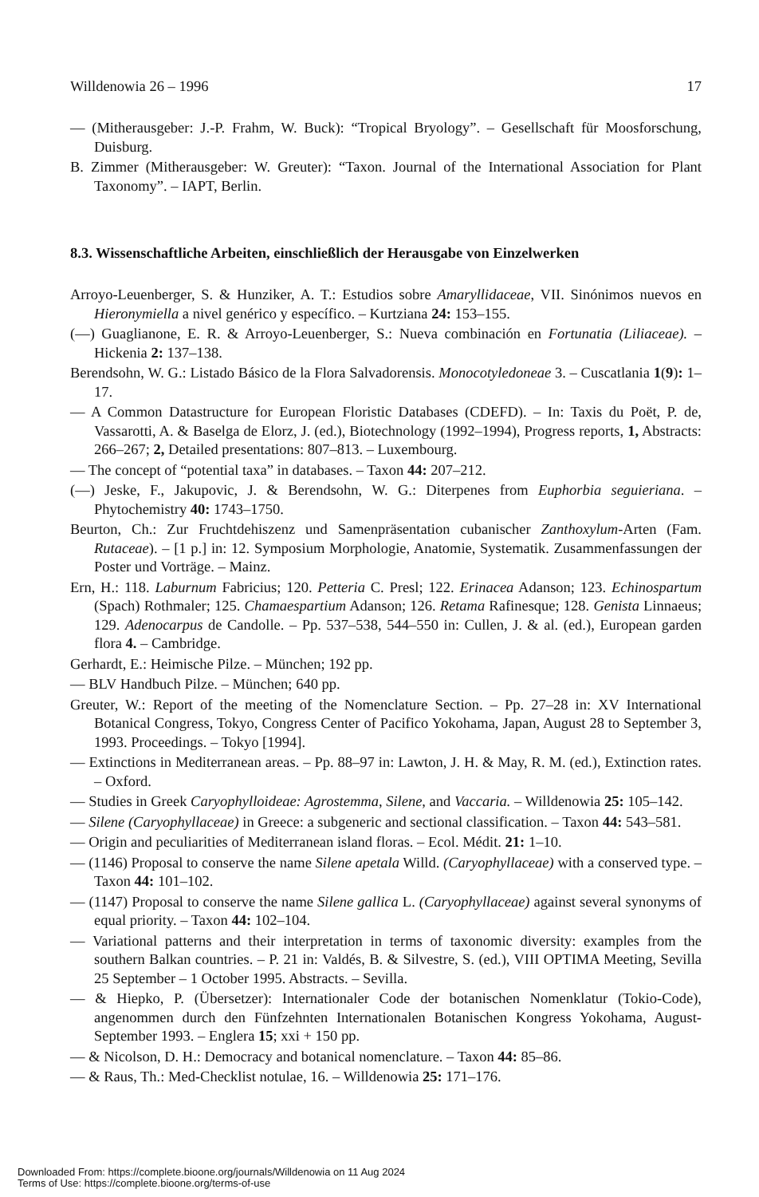Willdenowia 26 – 1996 17
— (Mitherausgeber: J.-P. Frahm, W. Buck): “Tropical Bryology”. – Gesellschaft für Moosforschung, Duisburg.
B. Zimmer (Mitherausgeber: W. Greuter): “Taxon. Journal of the International Association for Plant Taxonomy”. – IAPT, Berlin.
8.3. Wissenschaftliche Arbeiten, einschließlich der Herausgabe von Einzelwerken
Arroyo-Leuenberger, S. & Hunziker, A. T.: Estudios sobre Amaryllidaceae, VII. Sinónimos nuevos en Hieronymiella a nivel genérico y específico. – Kurtziana 24: 153–155.
(—) Guaglianone, E. R. & Arroyo-Leuenberger, S.: Nueva combinación en Fortunatia (Liliaceae). – Hickenia 2: 137–138.
Berendsohn, W. G.: Listado Básico de la Flora Salvadorensis. Monocotyledoneae 3. – Cuscatlania 1(9): 1–17.
— A Common Datastructure for European Floristic Databases (CDEFD). – In: Taxis du Poët, P. de, Vassarotti, A. & Baselga de Elorz, J. (ed.), Biotechnology (1992–1994), Progress reports, 1, Abstracts: 266–267; 2, Detailed presentations: 807–813. – Luxembourg.
— The concept of “potential taxa” in databases. – Taxon 44: 207–212.
(—) Jeske, F., Jakupovic, J. & Berendsohn, W. G.: Diterpenes from Euphorbia seguieriana. – Phytochemistry 40: 1743–1750.
Beurton, Ch.: Zur Fruchtdehiszenz und Samenpräsentation cubanischer Zanthoxylum-Arten (Fam. Rutaceae). – [1 p.] in: 12. Symposium Morphologie, Anatomie, Systematik. Zusammenfassungen der Poster und Vorträge. – Mainz.
Ern, H.: 118. Laburnum Fabricius; 120. Petteria C. Presl; 122. Erinacea Adanson; 123. Echinospartum (Spach) Rothmaler; 125. Chamaespartium Adanson; 126. Retama Rafinesque; 128. Genista Linnaeus; 129. Adenocarpus de Candolle. – Pp. 537–538, 544–550 in: Cullen, J. & al. (ed.), European garden flora 4. – Cambridge.
Gerhardt, E.: Heimische Pilze. – München; 192 pp.
— BLV Handbuch Pilze. – München; 640 pp.
Greuter, W.: Report of the meeting of the Nomenclature Section. – Pp. 27–28 in: XV International Botanical Congress, Tokyo, Congress Center of Pacifico Yokohama, Japan, August 28 to September 3, 1993. Proceedings. – Tokyo [1994].
— Extinctions in Mediterranean areas. – Pp. 88–97 in: Lawton, J. H. & May, R. M. (ed.), Extinction rates. – Oxford.
— Studies in Greek Caryophylloideae: Agrostemma, Silene, and Vaccaria. – Willdenowia 25: 105–142.
— Silene (Caryophyllaceae) in Greece: a subgeneric and sectional classification. – Taxon 44: 543–581.
— Origin and peculiarities of Mediterranean island floras. – Ecol. Médit. 21: 1–10.
— (1146) Proposal to conserve the name Silene apetala Willd. (Caryophyllaceae) with a conserved type. – Taxon 44: 101–102.
— (1147) Proposal to conserve the name Silene gallica L. (Caryophyllaceae) against several synonyms of equal priority. – Taxon 44: 102–104.
— Variational patterns and their interpretation in terms of taxonomic diversity: examples from the southern Balkan countries. – P. 21 in: Valdés, B. & Silvestre, S. (ed.), VIII OPTIMA Meeting, Sevilla 25 September – 1 October 1995. Abstracts. – Sevilla.
— & Hiepko, P. (Übersetzer): Internationaler Code der botanischen Nomenklatur (Tokio-Code), angenommen durch den Fünfzehnten Internationalen Botanischen Kongress Yokohama, August-September 1993. – Englera 15; xxi + 150 pp.
— & Nicolson, D. H.: Democracy and botanical nomenclature. – Taxon 44: 85–86.
— & Raus, Th.: Med-Checklist notulae, 16. – Willdenowia 25: 171–176.
Downloaded From: https://complete.bioone.org/journals/Willdenowia on 11 Aug 2024
Terms of Use: https://complete.bioone.org/terms-of-use